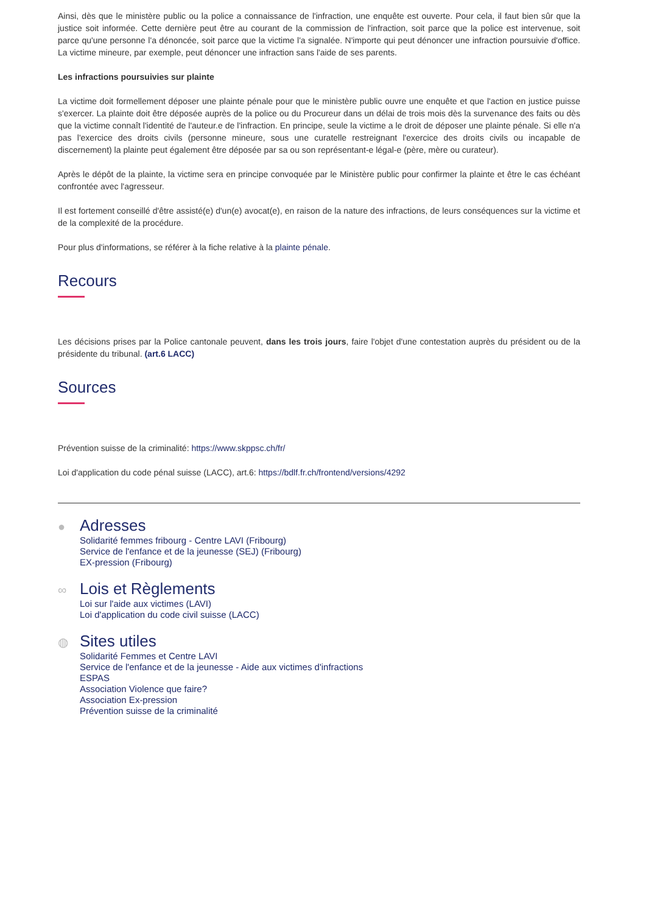Ainsi, dès que le ministère public ou la police a connaissance de l'infraction, une enquête est ouverte. Pour cela, il faut bien sûr que la justice soit informée. Cette dernière peut être au courant de la commission de l'infraction, soit parce que la police est intervenue, soit parce qu'une personne l'a dénoncée, soit parce que la victime l'a signalée. N'importe qui peut dénoncer une infraction poursuivie d'office. La victime mineure, par exemple, peut dénoncer une infraction sans l'aide de ses parents.
Les infractions poursuivies sur plainte
La victime doit formellement déposer une plainte pénale pour que le ministère public ouvre une enquête et que l'action en justice puisse s'exercer. La plainte doit être déposée auprès de la police ou du Procureur dans un délai de trois mois dès la survenance des faits ou dès que la victime connaît l'identité de l'auteur.e de l'infraction. En principe, seule la victime a le droit de déposer une plainte pénale. Si elle n'a pas l'exercice des droits civils (personne mineure, sous une curatelle restreignant l'exercice des droits civils ou incapable de discernement) la plainte peut également être déposée par sa ou son représentant-e légal-e (père, mère ou curateur).
Après le dépôt de la plainte, la victime sera en principe convoquée par le Ministère public pour confirmer la plainte et être le cas échéant confrontée avec l'agresseur.
Il est fortement conseillé d'être assisté(e) d'un(e) avocat(e), en raison de la nature des infractions, de leurs conséquences sur la victime et de la complexité de la procédure.
Pour plus d'informations, se référer à la fiche relative à la plainte pénale.
Recours
Les décisions prises par la Police cantonale peuvent, dans les trois jours, faire l'objet d'une contestation auprès du président ou de la présidente du tribunal. (art.6 LACC)
Sources
Prévention suisse de la criminalité: https://www.skppsc.ch/fr/
Loi d'application du code pénal suisse (LACC), art.6: https://bdlf.fr.ch/frontend/versions/4292
●
Adresses
Solidarité femmes fribourg - Centre LAVI (Fribourg)
Service de l'enfance et de la jeunesse (SEJ) (Fribourg)
EX-pression (Fribourg)
∞
Lois et Règlements
Loi sur l'aide aux victimes (LAVI)
Loi d'application du code civil suisse (LACC)
◍
Sites utiles
Solidarité Femmes et Centre LAVI
Service de l'enfance et de la jeunesse - Aide aux victimes d'infractions
ESPAS
Association Violence que faire?
Association Ex-pression
Prévention suisse de la criminalité